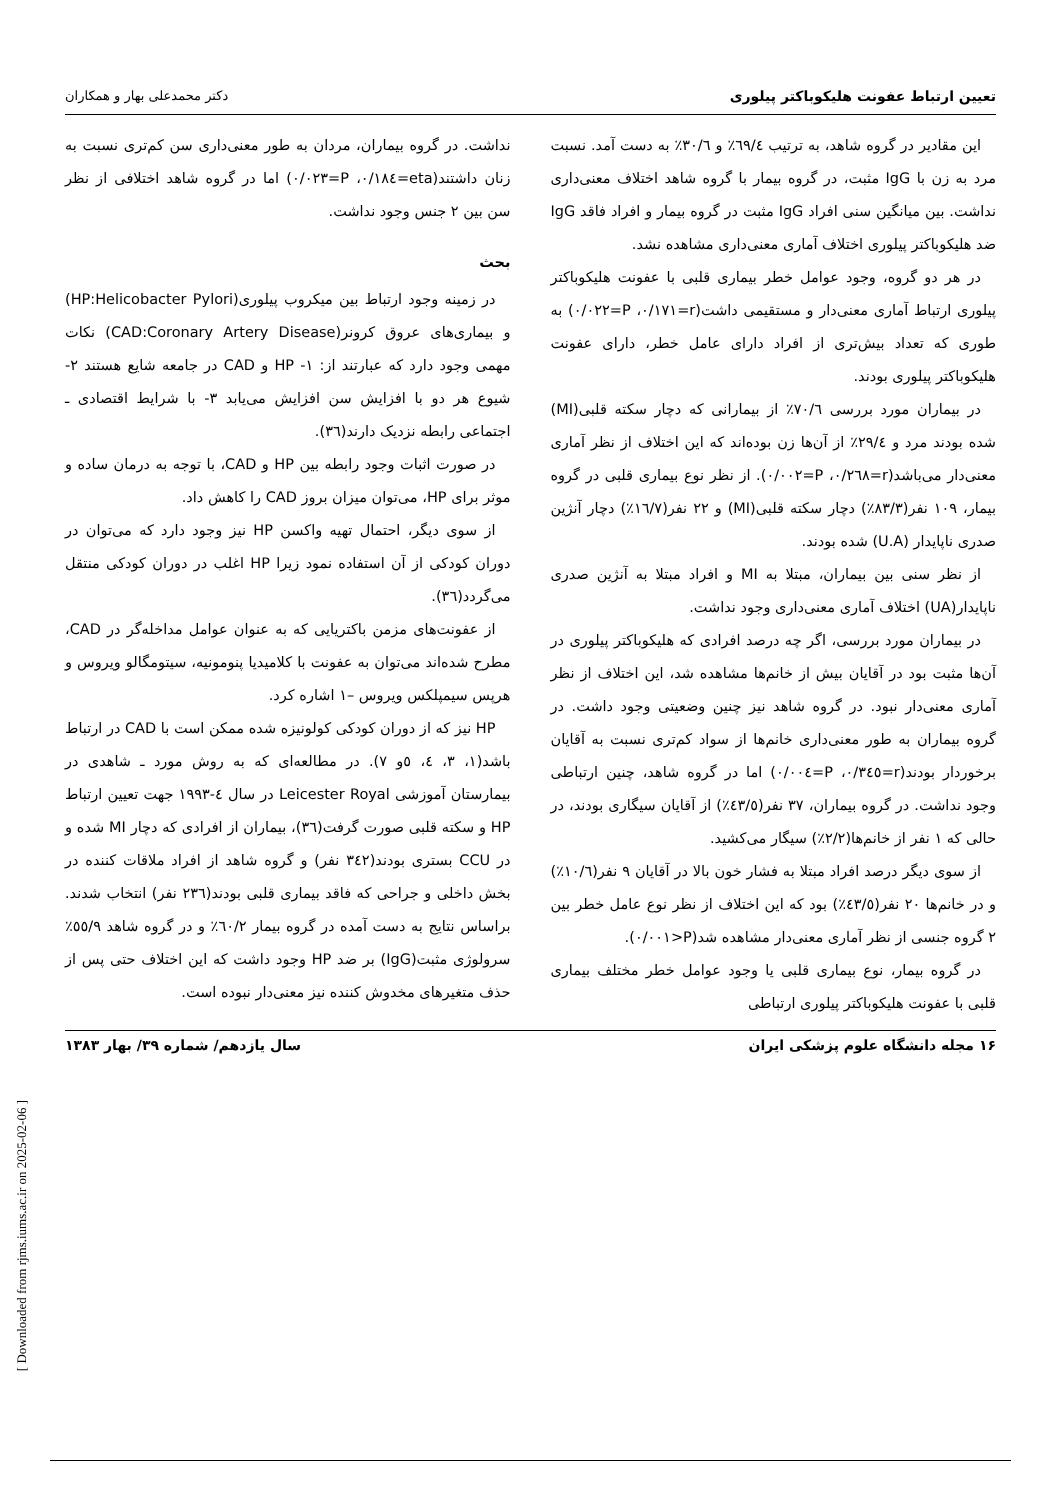تعیین ارتباط عفونت هلیکوباکتر پیلوری دکتر محمدعلی بهار و همکاران
این مقادیر در گروه شاهد، به ترتیب ٦٩/٤٪ و ٣٠/٦٪ به دست آمد. نسبت مرد به زن با IgG مثبت، در گروه بیمار با گروه شاهد اختلاف معنی‌داری نداشت. بین میانگین سنی افراد IgG مثبت در گروه بیمار و افراد فاقد IgG ضد هلیکوباکتر پیلوری اختلاف آماری معنی‌داری مشاهده نشد.
در هر دو گروه، وجود عوامل خطر بیماری قلبی با عفونت هلیکوباکتر پیلوری ارتباط آماری معنی‌دار و مستقیمی داشت(r=٠/١٧١، P=٠/٠٢٢) به طوری که تعداد بیش‌تری از افراد دارای عامل خطر، دارای عفونت هلیکوباکتر پیلوری بودند.
در بیماران مورد بررسی ٧٠/٦٪ از بیمارانی که دچار سکته قلبی(MI) شده بودند مرد و ٢٩/٤٪ از آن‌ها زن بوده‌اند که این اختلاف از نظر آماری معنی‌دار می‌باشد(r=٠/٢٦٨، P=٠/٠٠٢). از نظر نوع بیماری قلبی در گروه بیمار، ١٠٩ نفر(٨٣/٣٪) دچار سکته قلبی(MI) و ٢٢ نفر(١٦/٧٪) دچار آنژین صدری ناپایدار (U.A) شده بودند.
از نظر سنی بین بیماران، مبتلا به MI و افراد مبتلا به آنژین صدری ناپایدار(UA) اختلاف آماری معنی‌داری وجود نداشت.
در بیماران مورد بررسی، اگر چه درصد افرادی که هلیکوباکتر پیلوری در آن‌ها مثبت بود در آقایان بیش از خانم‌ها مشاهده شد، این اختلاف از نظر آماری معنی‌دار نبود. در گروه شاهد نیز چنین وضعیتی وجود داشت. در گروه بیماران به طور معنی‌داری خانم‌ها از سواد کم‌تری نسبت به آقایان برخوردار بودند(r=٠/٣٤٥، P=٠/٠٠٤) اما در گروه شاهد، چنین ارتباطی وجود نداشت. در گروه بیماران، ٣٧ نفر(٤٣/٥٪) از آقایان سیگاری بودند، در حالی که ١ نفر از خانم‌ها(٢/٢٪) سیگار می‌کشید.
از سوی دیگر درصد افراد مبتلا به فشار خون بالا در آقایان ٩ نفر(١٠/٦٪) و در خانم‌ها ٢٠ نفر(٤٣/٥٪) بود که این اختلاف از نظر نوع عامل خطر بین ٢ گروه جنسی از نظر آماری معنی‌دار مشاهده شد(P<٠/٠٠١).
در گروه بیمار، نوع بیماری قلبی یا وجود عوامل خطر مختلف بیماری قلبی با عفونت هلیکوباکتر پیلوری ارتباطی
نداشت. در گروه بیماران، مردان به طور معنی‌داری سن کم‌تری نسبت به زنان داشتند(eta=٠/١٨٤، P=٠/٠٢٣) اما در گروه شاهد اختلافی از نظر سن بین ٢ جنس وجود نداشت.
بحث
در زمینه وجود ارتباط بین میکروب پیلوری(HP:Helicobacter Pylori) و بیماری‌های عروق کرونر(CAD:Coronary Artery Disease) نکات مهمی وجود دارد که عبارتند از: ١- HP و CAD در جامعه شایع هستند ٢- شیوع هر دو با افزایش سن افزایش می‌یابد ٣- با شرایط اقتصادی ـ اجتماعی رابطه نزدیک دارند(٣٦).
در صورت اثبات وجود رابطه بین HP و CAD، با توجه به درمان ساده و موثر برای HP، می‌توان میزان بروز CAD را کاهش داد.
از سوی دیگر، احتمال تهیه واکسن HP نیز وجود دارد که می‌توان در دوران کودکی از آن استفاده نمود زیرا HP اغلب در دوران کودکی منتقل می‌گردد(٣٦).
از عفونت‌های مزمن باکتریایی که به عنوان عوامل مداخله‌گر در CAD، مطرح شده‌اند می‌توان به عفونت با کلامیدیا پنومونیه، سیتومگالو ویروس و هرپس سیمپلکس ویروس –١ اشاره کرد.
HP نیز که از دوران کودکی کولونیزه شده ممکن است با CAD در ارتباط باشد(١، ٣، ٤، ٥و ٧). در مطالعه‌ای که به روش مورد ـ شاهدی در بیمارستان آموزشی Leicester Royal در سال ٤-١٩٩٣ جهت تعیین ارتباط HP و سکته قلبی صورت گرفت(٣٦)، بیماران از افرادی که دچار MI شده و در CCU بستری بودند(٣٤٢ نفر) و گروه شاهد از افراد ملاقات کننده در بخش داخلی و جراحی که فاقد بیماری قلبی بودند(٢٣٦ نفر) انتخاب شدند. براساس نتایج به دست آمده در گروه بیمار ٦٠/٢٪ و در گروه شاهد ٥٥/٩٪ سرولوژی مثبت(IgG) بر ضد HP وجود داشت که این اختلاف حتی پس از حذف متغیرهای مخدوش کننده نیز معنی‌دار نبوده است.
١۶ مجله دانشگاه علوم پزشکی ایران سال یازدهم/ شماره ٣٩/ بهار ١٣٨٣
[ Downloaded from rjms.iums.ac.ir on 2025-02-06 ]